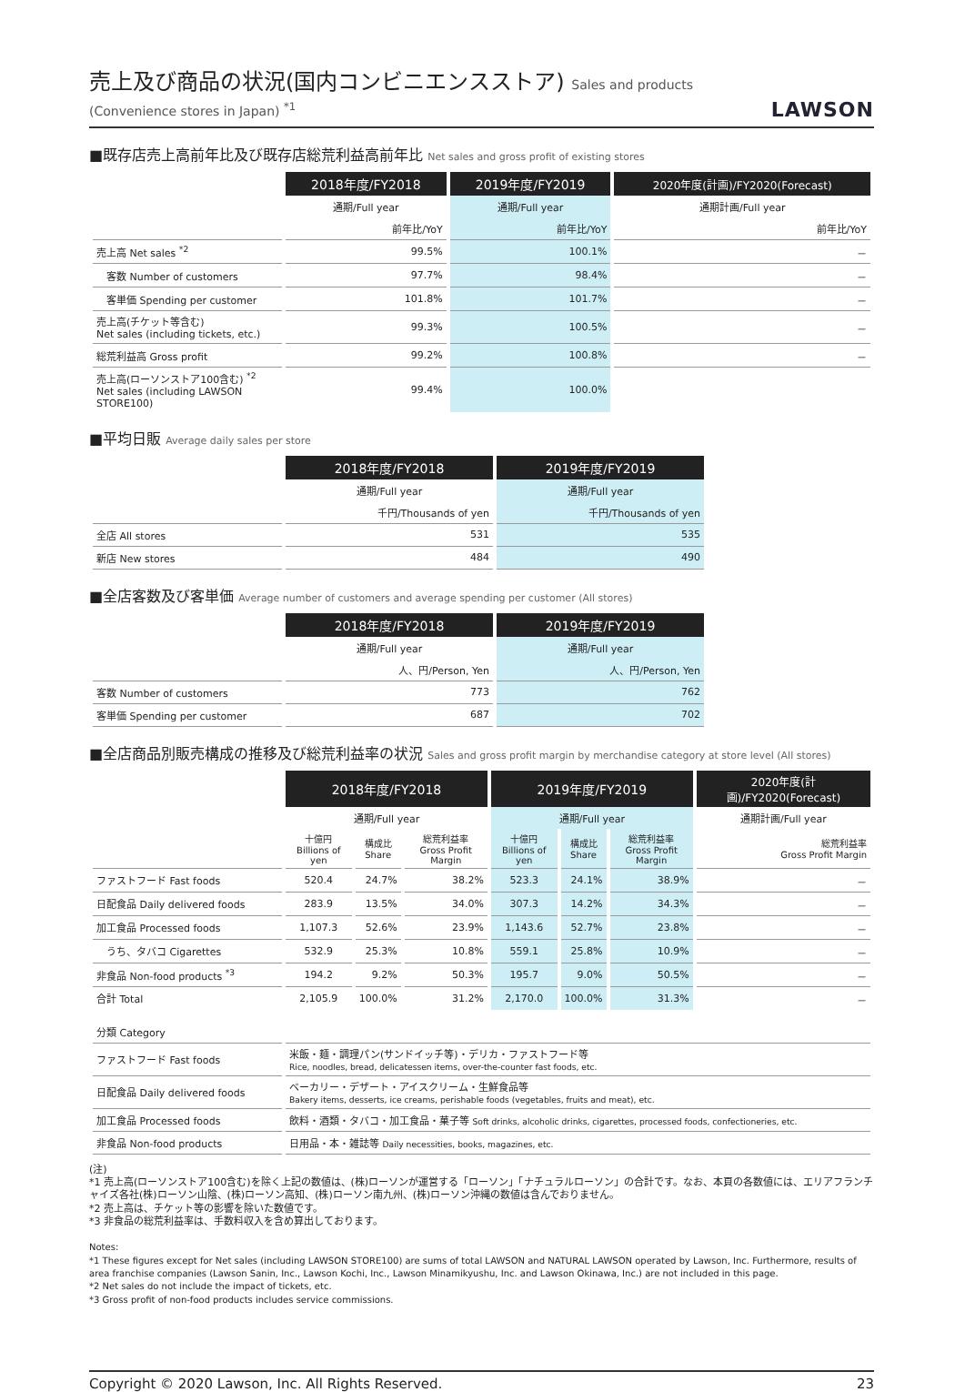売上及び商品の状況(国内コンビニエンスストア) Sales and products (Convenience stores in Japan) <sup>*1</sup>
LAWSON
■既存店売上高前年比及び既存店総荒利益高前年比 Net sales and gross profit of existing stores
| | 2018年度/FY2018 | 2019年度/FY2019 | 2020年度(計画)/FY2020(Forecast) |
| | 通期/Full year | 通期/Full year | 通期計画/Full year |
| | 前年比/YoY | 前年比/YoY | 前年比/YoY |
| 売上高 Net sales <sup>*2</sup> | 99.5% | 100.1% | － |
| 客数 Number of customers | 97.7% | 98.4% | － |
| 客単価 Spending per customer | 101.8% | 101.7% | － |
| 売上高(チケット等含む) Net sales (including tickets, etc.) | 99.3% | 100.5% | － |
| 総荒利益高 Gross profit | 99.2% | 100.8% | － |
| 売上高(ローソンストア100含む) <sup>*2</sup> Net sales (including LAWSON STORE100) | 99.4% | 100.0% | |
■平均日販 Average daily sales per store
| | 2018年度/FY2018 | 2019年度/FY2019 |
| | 通期/Full year | 通期/Full year |
| | 千円/Thousands of yen | 千円/Thousands of yen |
| 全店 All stores | 531 | 535 |
| 新店 New stores | 484 | 490 |
■全店客数及び客単価 Average number of customers and average spending per customer (All stores)
| | 2018年度/FY2018 | 2019年度/FY2019 |
| | 通期/Full year | 通期/Full year |
| | 人、円/Person, Yen | 人、円/Person, Yen |
| 客数 Number of customers | 773 | 762 |
| 客単価 Spending per customer | 687 | 702 |
■全店商品別販売構成の推移及び総荒利益率の状況 Sales and gross profit margin by merchandise category at store level (All stores)
| | 2018年度/FY2018 | | | 2019年度/FY2019 | | | 2020年度(計画)/FY2020(Forecast) |
| | 通期/Full year | | | 通期/Full year | | | 通期計画/Full year |
| | 十億円 Billions of yen | 構成比 Share | 総荒利益率 Gross Profit Margin | 十億円 Billions of yen | 構成比 Share | 総荒利益率 Gross Profit Margin | 総荒利益率 Gross Profit Margin |
| ファストフード Fast foods | 520.4 | 24.7% | 38.2% | 523.3 | 24.1% | 38.9% | － |
| 日配食品 Daily delivered foods | 283.9 | 13.5% | 34.0% | 307.3 | 14.2% | 34.3% | － |
| 加工食品 Processed foods | 1,107.3 | 52.6% | 23.9% | 1,143.6 | 52.7% | 23.8% | － |
| うち、タバコ Cigarettes | 532.9 | 25.3% | 10.8% | 559.1 | 25.8% | 10.9% | － |
| 非食品 Non-food products <sup>*3</sup> | 194.2 | 9.2% | 50.3% | 195.7 | 9.0% | 50.5% | － |
| 合計 Total | 2,105.9 | 100.0% | 31.2% | 2,170.0 | 100.0% | 31.3% | － |
| 分類 Category | |
| ファストフード Fast foods | 米飯・麺・調理パン(サンドイッチ等)・デリカ・ファストフード等 Rice, noodles, bread, delicatessen items, over-the-counter fast foods, etc. |
| 日配食品 Daily delivered foods | ベーカリー・デザート・アイスクリーム・生鮮食品等 Bakery items, desserts, ice creams, perishable foods (vegetables, fruits and meat), etc. |
| 加工食品 Processed foods | 飲料・酒類・タバコ・加工食品・菓子等 Soft drinks, alcoholic drinks, cigarettes, processed foods, confectioneries, etc. |
| 非食品 Non-food products | 日用品・本・雑誌等 Daily necessities, books, magazines, etc. |
(注)
*1 売上高(ローソンストア100含む)を除く上記の数値は、(株)ローソンが運営する「ローソン」「ナチュラルローソン」の合計です。なお、本頁の各数値には、エリアフランチャイズ各社(株)ローソン山陰、(株)ローソン高知、(株)ローソン南九州、(株)ローソン沖縄の数値は含んでおりません。
*2 売上高は、チケット等の影響を除いた数値です。
*3 非食品の総荒利益率は、手数料収入を含め算出しております。
Notes:
*1 These figures except for Net sales (including LAWSON STORE100) are sums of total LAWSON and NATURAL LAWSON operated by Lawson, Inc. Furthermore, results of area franchise companies (Lawson Sanin, Inc., Lawson Kochi, Inc., Lawson Minamikyushu, Inc. and Lawson Okinawa, Inc.) are not included in this page.
*2 Net sales do not include the impact of tickets, etc.
*3 Gross profit of non-food products includes service commissions.
Copyright © 2020 Lawson, Inc. All Rights Reserved. 23